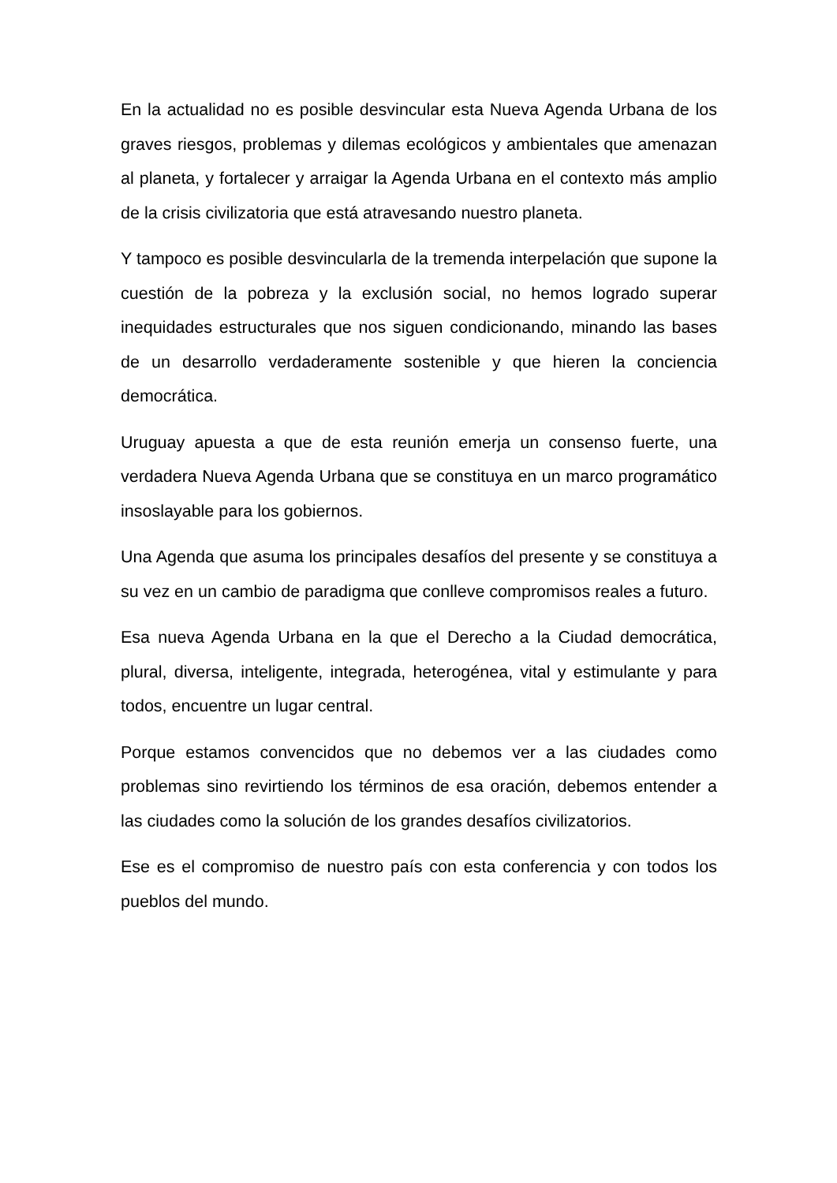En la actualidad no es posible desvincular esta Nueva Agenda Urbana de los graves riesgos, problemas y dilemas ecológicos y ambientales que amenazan al planeta, y fortalecer y arraigar la Agenda Urbana en el contexto más amplio de la crisis civilizatoria que está atravesando nuestro planeta.
Y tampoco es posible desvincularla de la tremenda interpelación que supone la cuestión de la pobreza y la exclusión social, no hemos logrado superar inequidades estructurales que nos siguen condicionando, minando las bases de un desarrollo verdaderamente sostenible y que hieren la conciencia democrática.
Uruguay apuesta a que de esta reunión emerja un consenso fuerte, una verdadera Nueva Agenda Urbana que se constituya en un marco programático insoslayable para los gobiernos.
Una Agenda que asuma los principales desafíos del presente y se constituya a su vez en un cambio de paradigma que conlleve compromisos reales a futuro.
Esa nueva Agenda Urbana en la que el Derecho a la Ciudad democrática, plural, diversa, inteligente, integrada, heterogénea, vital y estimulante y para todos, encuentre un lugar central.
Porque estamos convencidos que no debemos ver a las ciudades como problemas sino revirtiendo los términos de esa oración, debemos entender a las ciudades como la solución de los grandes desafíos civilizatorios.
Ese es el compromiso de nuestro país con esta conferencia y con todos los pueblos del mundo.